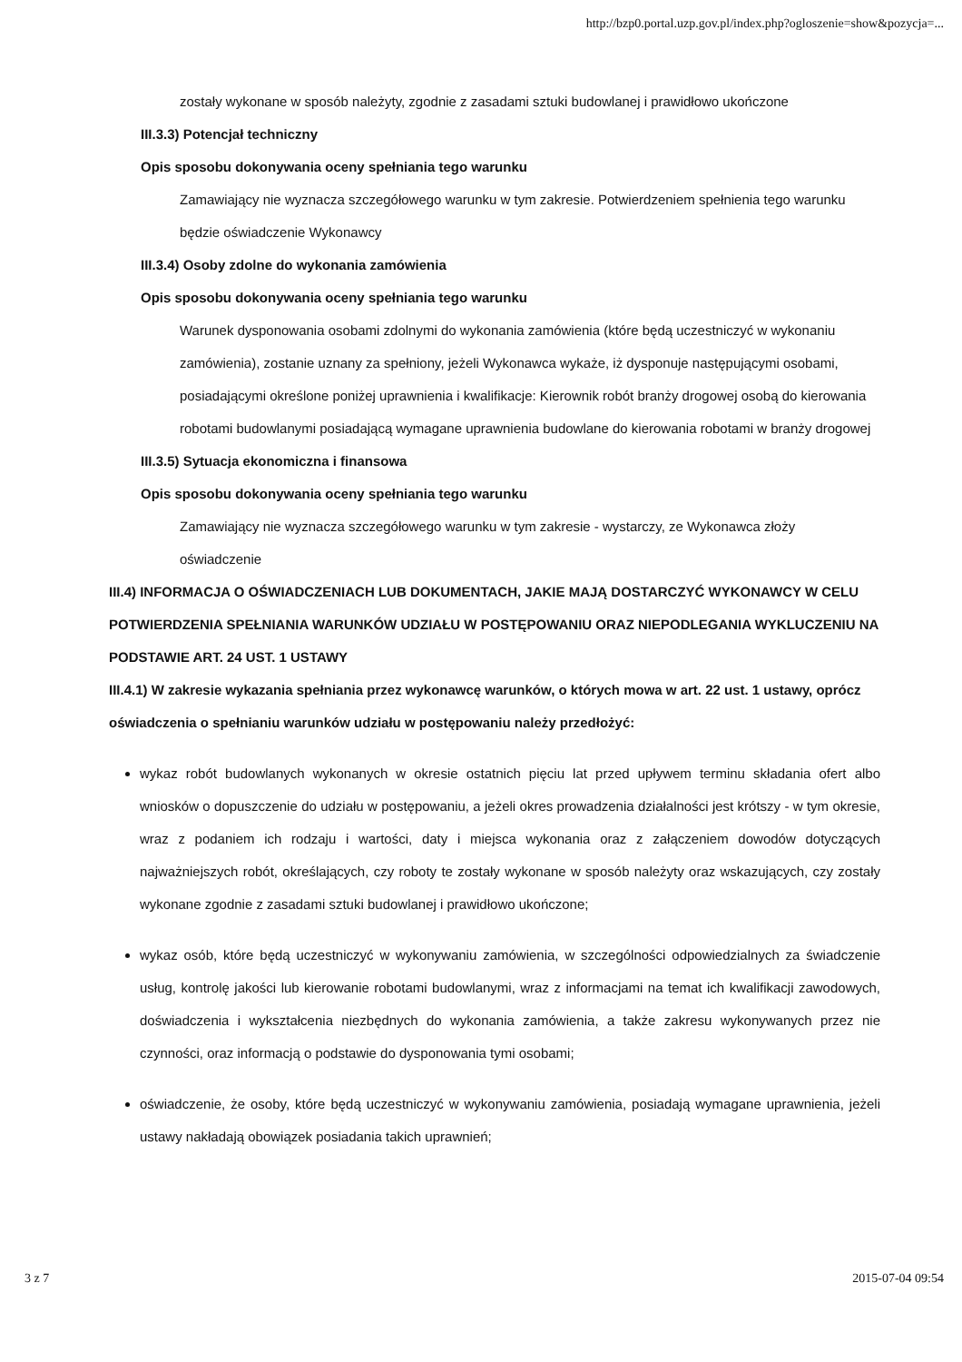http://bzp0.portal.uzp.gov.pl/index.php?ogloszenie=show&pozycja=...
zostały wykonane w sposób należyty, zgodnie z zasadami sztuki budowlanej i prawidłowo ukończone
III.3.3) Potencjał techniczny
Opis sposobu dokonywania oceny spełniania tego warunku
Zamawiający nie wyznacza szczegółowego warunku w tym zakresie. Potwierdzeniem spełnienia tego warunku będzie oświadczenie Wykonawcy
III.3.4) Osoby zdolne do wykonania zamówienia
Opis sposobu dokonywania oceny spełniania tego warunku
Warunek dysponowania osobami zdolnymi do wykonania zamówienia (które będą uczestniczyć w wykonaniu zamówienia), zostanie uznany za spełniony, jeżeli Wykonawca wykaże, iż dysponuje następującymi osobami, posiadającymi określone poniżej uprawnienia i kwalifikacje: Kierownik robót branży drogowej osobą do kierowania robotami budowlanymi posiadającą wymagane uprawnienia budowlane do kierowania robotami w branży drogowej
III.3.5) Sytuacja ekonomiczna i finansowa
Opis sposobu dokonywania oceny spełniania tego warunku
Zamawiający nie wyznacza szczegółowego warunku w tym zakresie - wystarczy, ze Wykonawca złoży oświadczenie
III.4) INFORMACJA O OŚWIADCZENIACH LUB DOKUMENTACH, JAKIE MAJĄ DOSTARCZYĆ WYKONAWCY W CELU POTWIERDZENIA SPEŁNIANIA WARUNKÓW UDZIAŁU W POSTĘPOWANIU ORAZ NIEPODLEGANIA WYKLUCZENIU NA PODSTAWIE ART. 24 UST. 1 USTAWY
III.4.1) W zakresie wykazania spełniania przez wykonawcę warunków, o których mowa w art. 22 ust. 1 ustawy, oprócz oświadczenia o spełnianiu warunków udziału w postępowaniu należy przedłożyć:
wykaz robót budowlanych wykonanych w okresie ostatnich pięciu lat przed upływem terminu składania ofert albo wniosków o dopuszczenie do udziału w postępowaniu, a jeżeli okres prowadzenia działalności jest krótszy - w tym okresie, wraz z podaniem ich rodzaju i wartości, daty i miejsca wykonania oraz z załączeniem dowodów dotyczących najważniejszych robót, określających, czy roboty te zostały wykonane w sposób należyty oraz wskazujących, czy zostały wykonane zgodnie z zasadami sztuki budowlanej i prawidłowo ukończone;
wykaz osób, które będą uczestniczyć w wykonywaniu zamówienia, w szczególności odpowiedzialnych za świadczenie usług, kontrolę jakości lub kierowanie robotami budowlanymi, wraz z informacjami na temat ich kwalifikacji zawodowych, doświadczenia i wykształcenia niezbędnych do wykonania zamówienia, a także zakresu wykonywanych przez nie czynności, oraz informacją o podstawie do dysponowania tymi osobami;
oświadczenie, że osoby, które będą uczestniczyć w wykonywaniu zamówienia, posiadają wymagane uprawnienia, jeżeli ustawy nakładają obowiązek posiadania takich uprawnień;
3 z 7 2015-07-04 09:54